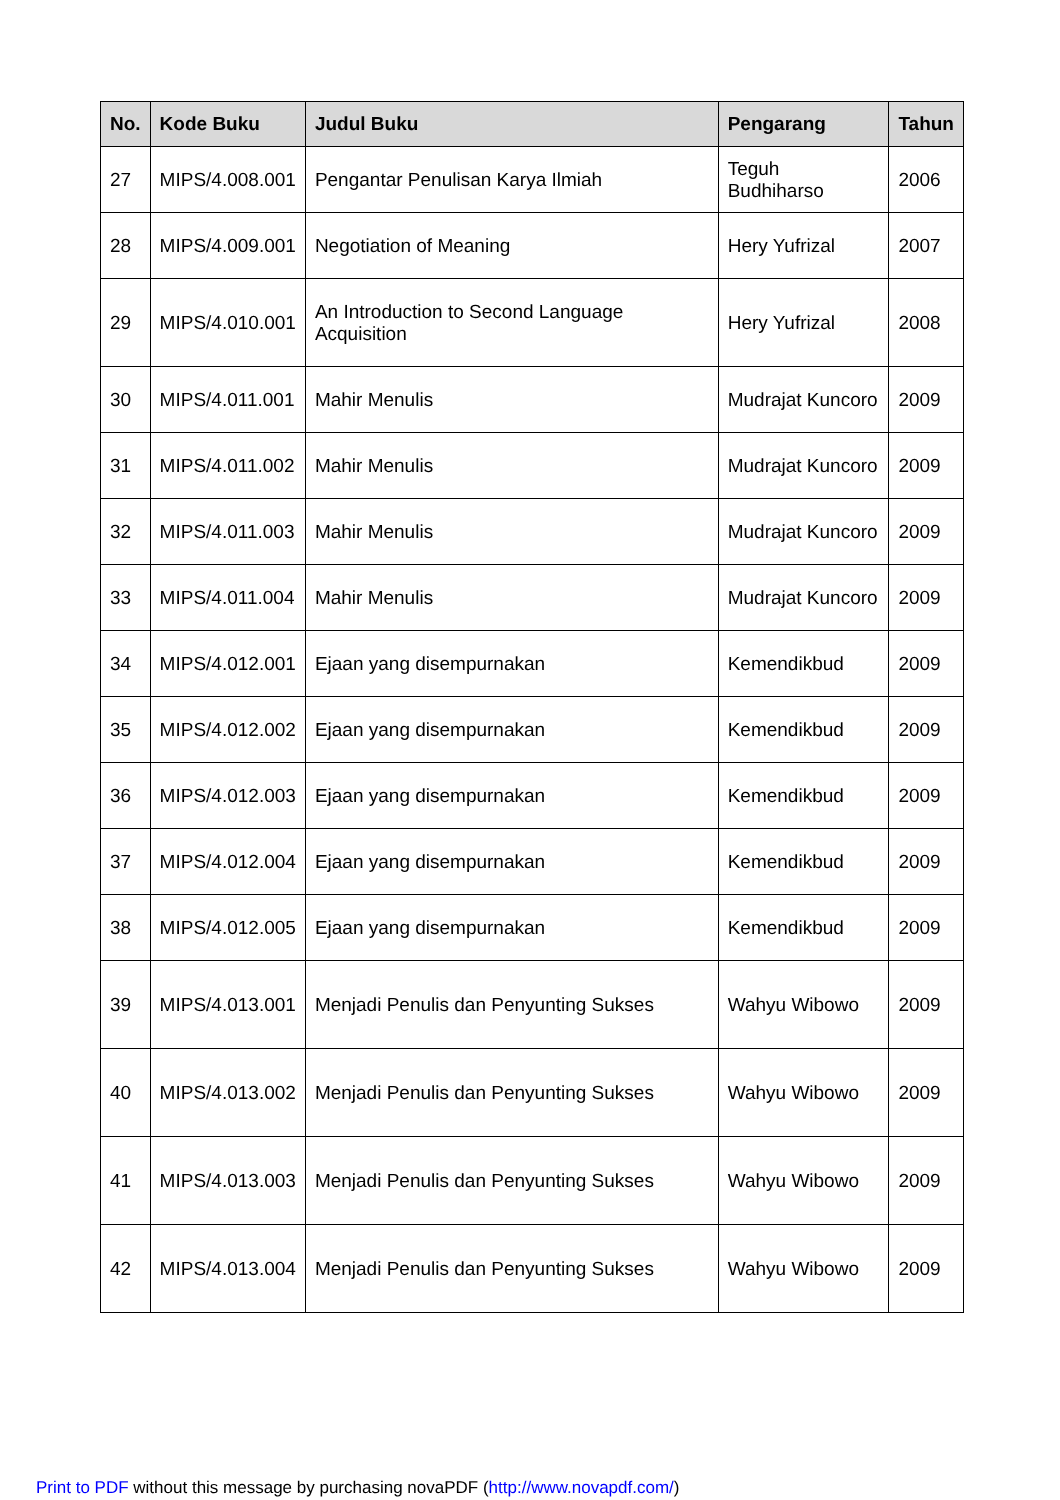| No. | Kode Buku | Judul Buku | Pengarang | Tahun |
| --- | --- | --- | --- | --- |
| 27 | MIPS/4.008.001 | Pengantar Penulisan Karya Ilmiah | Teguh Budhiharso | 2006 |
| 28 | MIPS/4.009.001 | Negotiation of Meaning | Hery Yufrizal | 2007 |
| 29 | MIPS/4.010.001 | An Introduction to Second Language Acquisition | Hery Yufrizal | 2008 |
| 30 | MIPS/4.011.001 | Mahir Menulis | Mudrajat Kuncoro | 2009 |
| 31 | MIPS/4.011.002 | Mahir Menulis | Mudrajat Kuncoro | 2009 |
| 32 | MIPS/4.011.003 | Mahir Menulis | Mudrajat Kuncoro | 2009 |
| 33 | MIPS/4.011.004 | Mahir Menulis | Mudrajat Kuncoro | 2009 |
| 34 | MIPS/4.012.001 | Ejaan yang disempurnakan | Kemendikbud | 2009 |
| 35 | MIPS/4.012.002 | Ejaan yang disempurnakan | Kemendikbud | 2009 |
| 36 | MIPS/4.012.003 | Ejaan yang disempurnakan | Kemendikbud | 2009 |
| 37 | MIPS/4.012.004 | Ejaan yang disempurnakan | Kemendikbud | 2009 |
| 38 | MIPS/4.012.005 | Ejaan yang disempurnakan | Kemendikbud | 2009 |
| 39 | MIPS/4.013.001 | Menjadi Penulis dan Penyunting Sukses | Wahyu Wibowo | 2009 |
| 40 | MIPS/4.013.002 | Menjadi Penulis dan Penyunting Sukses | Wahyu Wibowo | 2009 |
| 41 | MIPS/4.013.003 | Menjadi Penulis dan Penyunting Sukses | Wahyu Wibowo | 2009 |
| 42 | MIPS/4.013.004 | Menjadi Penulis dan Penyunting Sukses | Wahyu Wibowo | 2009 |
Print to PDF without this message by purchasing novaPDF (http://www.novapdf.com/)